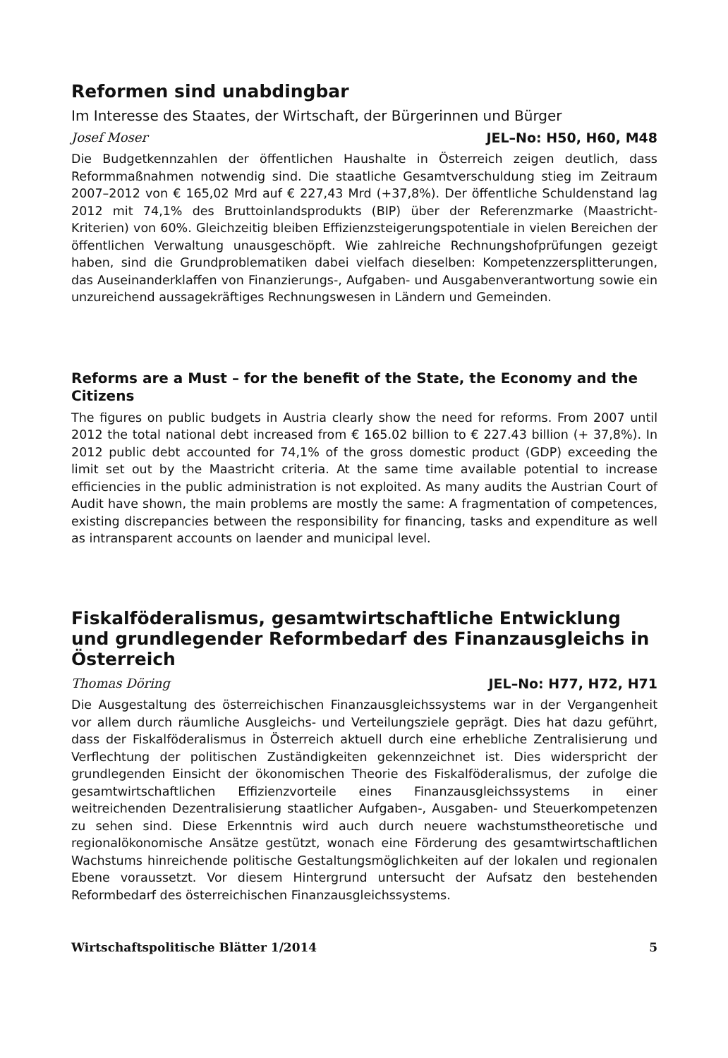Reformen sind unabdingbar
Im Interesse des Staates, der Wirtschaft, der Bürgerinnen und Bürger
Josef Moser JEL–No: H50, H60, M48
Die Budgetkennzahlen der öffentlichen Haushalte in Österreich zeigen deutlich, dass Reformmaßnahmen notwendig sind. Die staatliche Gesamtverschuldung stieg im Zeitraum 2007–2012 von € 165,02 Mrd auf € 227,43 Mrd (+37,8%). Der öffentliche Schuldenstand lag 2012 mit 74,1% des Bruttoinlandsprodukts (BIP) über der Referenzmarke (Maastricht-Kriterien) von 60%. Gleichzeitig bleiben Effizienzsteigerungspotentiale in vielen Bereichen der öffentlichen Verwaltung unausgeschöpft. Wie zahlreiche Rechnungshofprüfungen gezeigt haben, sind die Grundproblematiken dabei vielfach dieselben: Kompetenzzersplitterungen, das Auseinanderklaffen von Finanzierungs-, Aufgaben- und Ausgabenverantwortung sowie ein unzureichend aussagekräftiges Rechnungswesen in Ländern und Gemeinden.
Reforms are a Must – for the benefit of the State, the Economy and the Citizens
The figures on public budgets in Austria clearly show the need for reforms. From 2007 until 2012 the total national debt increased from € 165.02 billion to € 227.43 billion (+ 37,8%). In 2012 public debt accounted for 74,1% of the gross domestic product (GDP) exceeding the limit set out by the Maastricht criteria. At the same time available potential to increase efficiencies in the public administration is not exploited. As many audits the Austrian Court of Audit have shown, the main problems are mostly the same: A fragmentation of competences, existing discrepancies between the responsibility for financing, tasks and expenditure as well as intransparent accounts on laender and municipal level.
Fiskalföderalismus, gesamtwirtschaftliche Entwicklung und grundlegender Reformbedarf des Finanzausgleichs in Österreich
Thomas Döring JEL–No: H77, H72, H71
Die Ausgestaltung des österreichischen Finanzausgleichssystems war in der Vergangenheit vor allem durch räumliche Ausgleichs- und Verteilungsziele geprägt. Dies hat dazu geführt, dass der Fiskalföderalismus in Österreich aktuell durch eine erhebliche Zentralisierung und Verflechtung der politischen Zuständigkeiten gekennzeichnet ist. Dies widerspricht der grundlegenden Einsicht der ökonomischen Theorie des Fiskalföderalismus, der zufolge die gesamtwirtschaftlichen Effizienzvorteile eines Finanzausgleichssystems in einer weitreichenden Dezentralisierung staatlicher Aufgaben-, Ausgaben- und Steuerkompetenzen zu sehen sind. Diese Erkenntnis wird auch durch neuere wachstumstheoretische und regionalökonomische Ansätze gestützt, wonach eine Förderung des gesamtwirtschaftlichen Wachstums hinreichende politische Gestaltungsmöglichkeiten auf der lokalen und regionalen Ebene voraussetzt. Vor diesem Hintergrund untersucht der Aufsatz den bestehenden Reformbedarf des österreichischen Finanzausgleichssystems.
Wirtschaftspolitische Blätter 1/2014 5